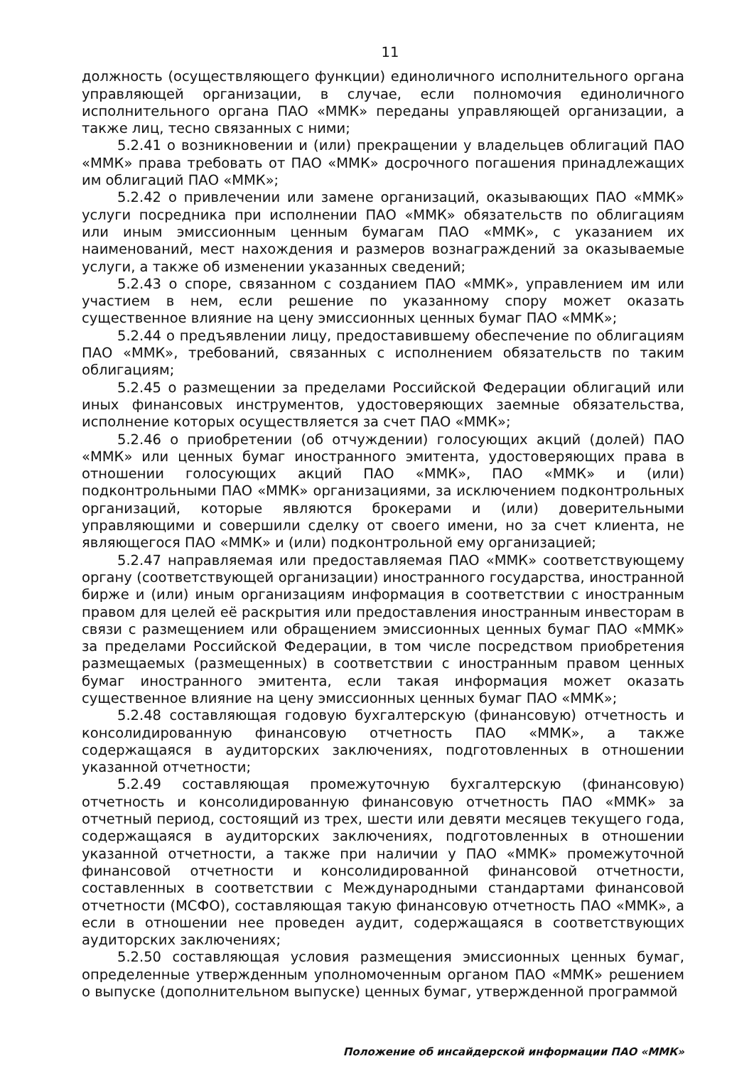11
должность (осуществляющего функции) единоличного исполнительного органа управляющей организации, в случае, если полномочия единоличного исполнительного органа ПАО «ММК» переданы управляющей организации, а также лиц, тесно связанных с ними;
5.2.41 о возникновении и (или) прекращении у владельцев облигаций ПАО «ММК» права требовать от ПАО «ММК» досрочного погашения принадлежащих им облигаций ПАО «ММК»;
5.2.42 о привлечении или замене организаций, оказывающих ПАО «ММК» услуги посредника при исполнении ПАО «ММК» обязательств по облигациям или иным эмиссионным ценным бумагам ПАО «ММК», с указанием их наименований, мест нахождения и размеров вознаграждений за оказываемые услуги, а также об изменении указанных сведений;
5.2.43 о споре, связанном с созданием ПАО «ММК», управлением им или участием в нем, если решение по указанному спору может оказать существенное влияние на цену эмиссионных ценных бумаг ПАО «ММК»;
5.2.44 о предъявлении лицу, предоставившему обеспечение по облигациям ПАО «ММК», требований, связанных с исполнением обязательств по таким облигациям;
5.2.45 о размещении за пределами Российской Федерации облигаций или иных финансовых инструментов, удостоверяющих заемные обязательства, исполнение которых осуществляется за счет ПАО «ММК»;
5.2.46 о приобретении (об отчуждении) голосующих акций (долей) ПАО «ММК» или ценных бумаг иностранного эмитента, удостоверяющих права в отношении голосующих акций ПАО «ММК», ПАО «ММК» и (или) подконтрольными ПАО «ММК» организациями, за исключением подконтрольных организаций, которые являются брокерами и (или) доверительными управляющими и совершили сделку от своего имени, но за счет клиента, не являющегося ПАО «ММК» и (или) подконтрольной ему организацией;
5.2.47 направляемая или предоставляемая ПАО «ММК» соответствующему органу (соответствующей организации) иностранного государства, иностранной бирже и (или) иным организациям информация в соответствии с иностранным правом для целей её раскрытия или предоставления иностранным инвесторам в связи с размещением или обращением эмиссионных ценных бумаг ПАО «ММК» за пределами Российской Федерации, в том числе посредством приобретения размещаемых (размещенных) в соответствии с иностранным правом ценных бумаг иностранного эмитента, если такая информация может оказать существенное влияние на цену эмиссионных ценных бумаг ПАО «ММК»;
5.2.48 составляющая годовую бухгалтерскую (финансовую) отчетность и консолидированную финансовую отчетность ПАО «ММК», а также содержащаяся в аудиторских заключениях, подготовленных в отношении указанной отчетности;
5.2.49 составляющая промежуточную бухгалтерскую (финансовую) отчетность и консолидированную финансовую отчетность ПАО «ММК» за отчетный период, состоящий из трех, шести или девяти месяцев текущего года, содержащаяся в аудиторских заключениях, подготовленных в отношении указанной отчетности, а также при наличии у ПАО «ММК» промежуточной финансовой отчетности и консолидированной финансовой отчетности, составленных в соответствии с Международными стандартами финансовой отчетности (МСФО), составляющая такую финансовую отчетность ПАО «ММК», а если в отношении нее проведен аудит, содержащаяся в соответствующих аудиторских заключениях;
5.2.50 составляющая условия размещения эмиссионных ценных бумаг, определенные утвержденным уполномоченным органом ПАО «ММК» решением о выпуске (дополнительном выпуске) ценных бумаг, утвержденной программой
Положение об инсайдерской информации ПАО «ММК»